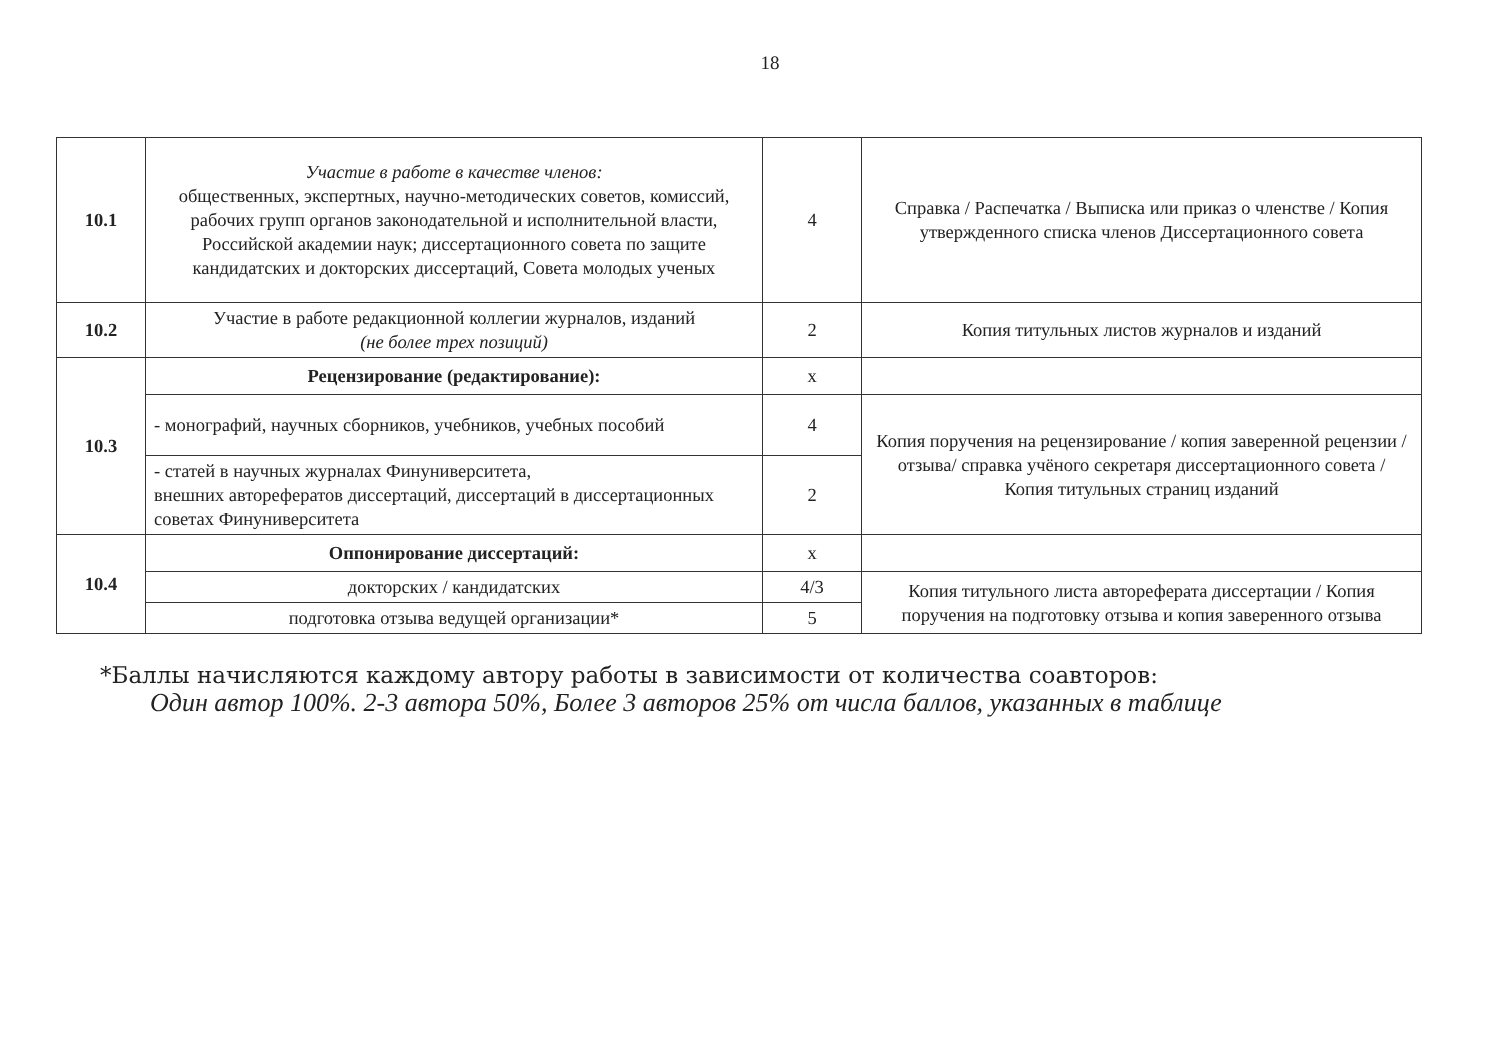18
| 10.1 | Участие в работе в качестве членов: общественных, экспертных, научно-методических советов, комиссий, рабочих групп органов законодательной и исполнительной власти, Российской академии наук; диссертационного совета по защите кандидатских и докторских диссертаций, Совета молодых ученых | 4 | Справка / Распечатка / Выписка или приказ о членстве / Копия утвержденного списка членов Диссертационного совета |
| 10.2 | Участие в работе редакционной коллегии журналов, изданий (не более трех позиций) | 2 | Копия титульных листов журналов и изданий |
| 10.3 | Рецензирование (редактирование): | x | |
| | - монографий, научных сборников, учебников, учебных пособий | 4 | Копия поручения на рецензирование / копия заверенной рецензии / отзыва/ справка учёного секретаря диссертационного совета / Копия титульных страниц изданий |
| | - статей в научных журналах Финуниверситета, внешних авторефератов диссертаций, диссертаций в диссертационных советах Финуниверситета | 2 | |
| 10.4 | Оппонирование диссертаций: | x | |
| | докторских / кандидатских | 4/3 | Копия титульного листа автореферата диссертации / Копия поручения на подготовку отзыва и копия заверенного отзыва |
| | подготовка отзыва ведущей организации* | 5 | |
*Баллы начисляются каждому автору работы в зависимости от количества соавторов:
Один автор 100%. 2-3 автора 50%, Более 3 авторов 25% от числа баллов, указанных в таблице